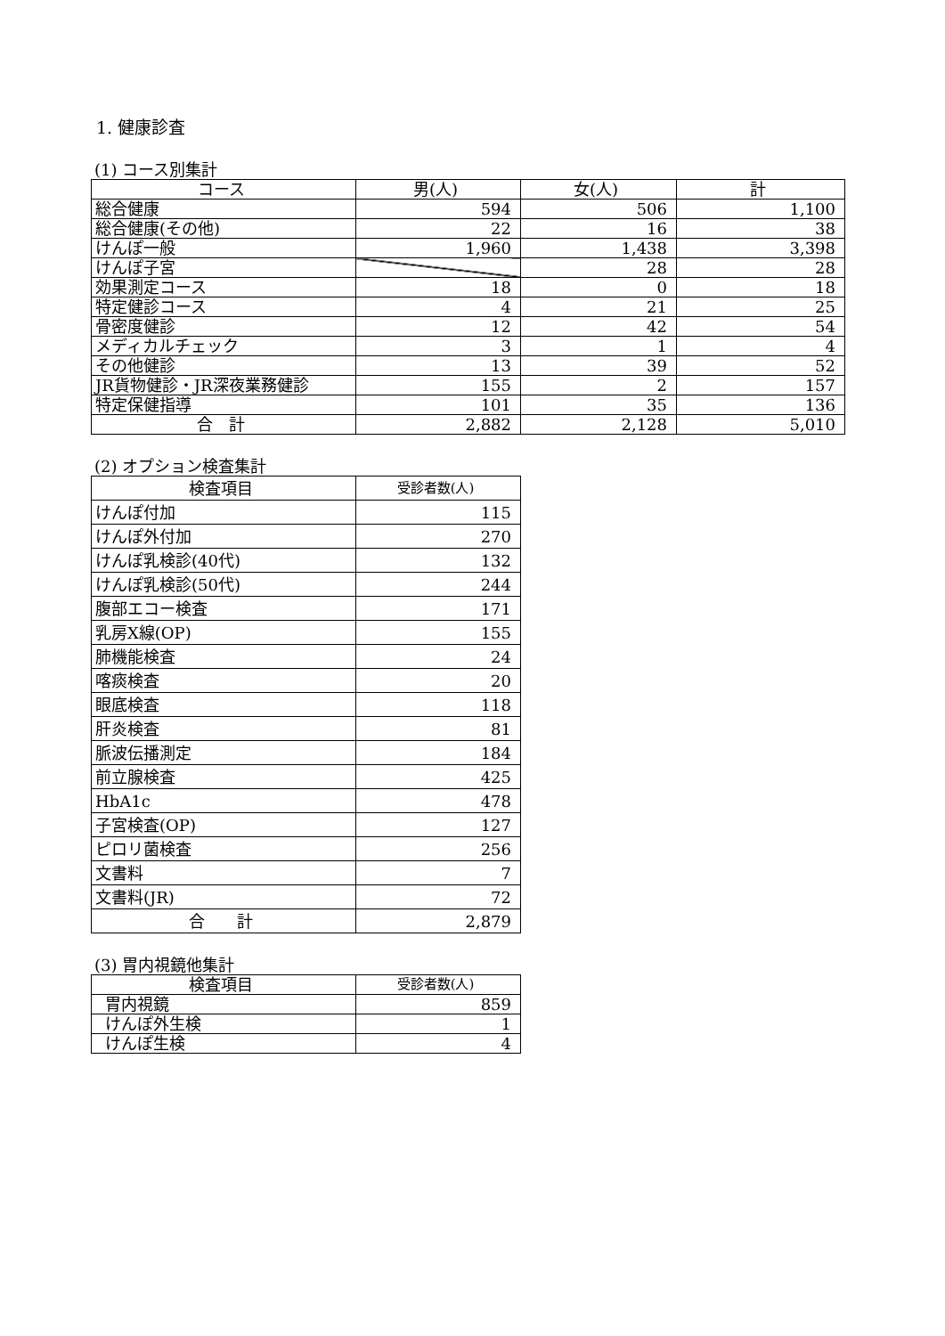1. 健康診査
(1) コース別集計
| コース | 男(人) | 女(人) | 計 |
| --- | --- | --- | --- |
| 総合健康 | 594 | 506 | 1,100 |
| 総合健康(その他) | 22 | 16 | 38 |
| けんぽ一般 | 1,960 | 1,438 | 3,398 |
| けんぽ子宮 | | 28 | 28 |
| 効果測定コース | 18 | 0 | 18 |
| 特定健診コース | 4 | 21 | 25 |
| 骨密度健診 | 12 | 42 | 54 |
| メディカルチェック | 3 | 1 | 4 |
| その他健診 | 13 | 39 | 52 |
| JR貨物健診・JR深夜業務健診 | 155 | 2 | 157 |
| 特定保健指導 | 101 | 35 | 136 |
| 合 計 | 2,882 | 2,128 | 5,010 |
(2) オプション検査集計
| 検査項目 | 受診者数(人) |
| --- | --- |
| けんぽ付加 | 115 |
| けんぽ外付加 | 270 |
| けんぽ乳検診(40代) | 132 |
| けんぽ乳検診(50代) | 244 |
| 腹部エコー検査 | 171 |
| 乳房X線(OP) | 155 |
| 肺機能検査 | 24 |
| 喀痰検査 | 20 |
| 眼底検査 | 118 |
| 肝炎検査 | 81 |
| 脈波伝播測定 | 184 |
| 前立腺検査 | 425 |
| HbA1c | 478 |
| 子宮検査(OP) | 127 |
| ピロリ菌検査 | 256 |
| 文書料 | 7 |
| 文書料(JR) | 72 |
| 合 計 | 2,879 |
(3) 胃内視鏡他集計
| 検査項目 | 受診者数(人) |
| --- | --- |
| 胃内視鏡 | 859 |
| けんぽ外生検 | 1 |
| けんぽ生検 | 4 |